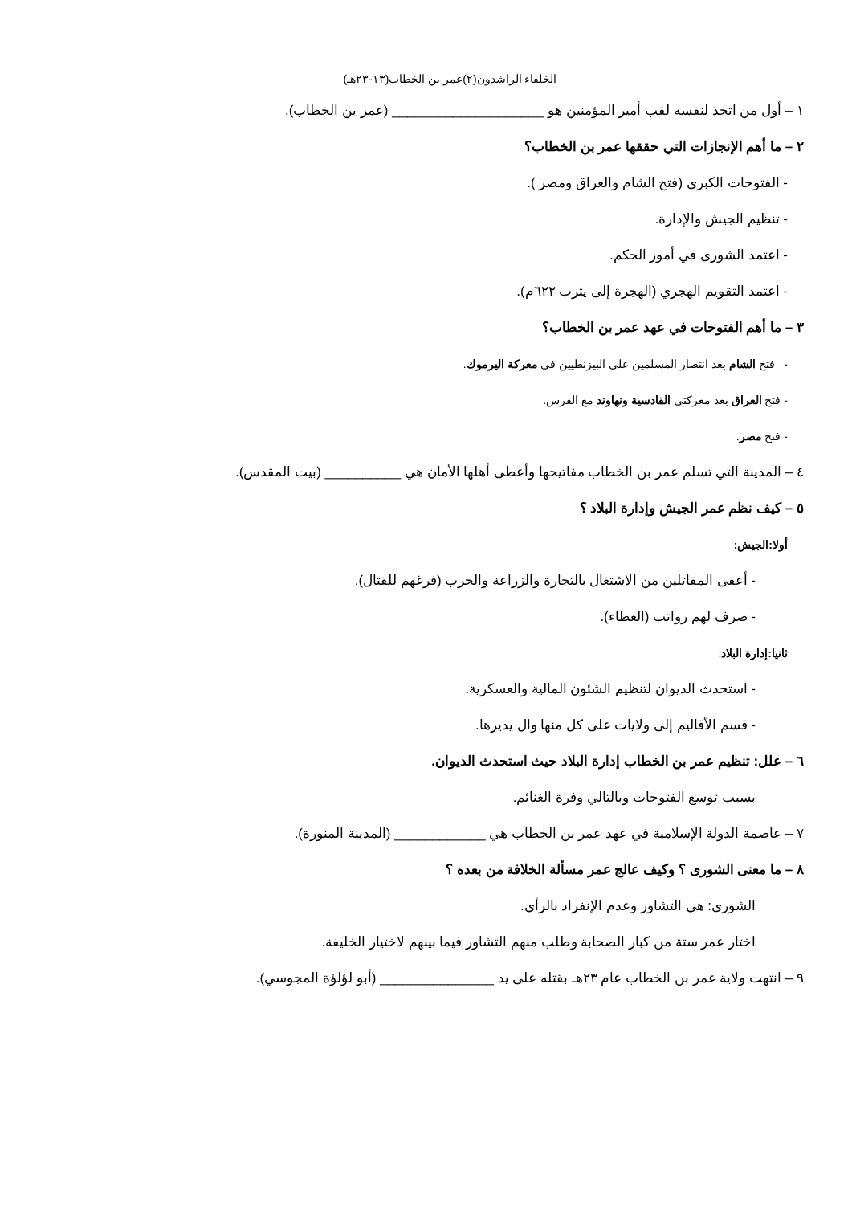الخلفاء الراشدون(٢)عمر بن الخطاب(١٣-٢٣هـ)
١ – أول من اتخذ لنفسه لقب أمير المؤمنين هو ____________________ (عمر بن الخطاب).
٢ – ما أهم الإنجازات التي حققها عمر بن الخطاب؟
- الفتوحات الكبرى (فتح الشام والعراق ومصر ).
- تنظيم الجيش والإدارة.
- اعتمد الشورى في أمور الحكم.
- اعتمد التقويم الهجري (الهجرة إلى يثرب ٦٢٢م).
٣ – ما أهم الفتوحات في عهد عمر بن الخطاب؟
- فتح الشام بعد انتصار المسلمين على البيزنطيين في معركة اليرموك.
- فتح العراق بعد معركتي القادسية ونهاوند مع الفرس.
- فتح مصر.
٤ – المدينة التي تسلم عمر بن الخطاب مفاتيحها وأعطى أهلها الأمان هي __________ (بيت المقدس).
٥ – كيف نظم عمر الجيش وإدارة البلاد ؟
أولا:الجيش:
- أعفى المقاتلين من الاشتغال بالتجارة والزراعة والحرب (فرغهم للقتال).
- صرف لهم رواتب (العطاء).
ثانيا:إدارة البلاد:
- استحدث الديوان لتنظيم الشئون المالية والعسكرية.
- قسم الأقاليم إلى ولايات على كل منها وال يديرها.
٦ – علل: تنظيم عمر بن الخطاب إدارة البلاد حيث استحدث الديوان.
بسبب توسع الفتوحات وبالتالي وفرة الغنائم.
٧ – عاصمة الدولة الإسلامية في عهد عمر بن الخطاب هي ____________ (المدينة المنورة).
٨ – ما معنى الشورى ؟ وكيف عالج عمر مسألة الخلافة من بعده ؟
الشورى: هي التشاور وعدم الإنفراد بالرأي.
اختار عمر ستة من كبار الصحابة وطلب منهم التشاور فيما بينهم لاختيار الخليفة.
٩ – انتهت ولاية عمر بن الخطاب عام ٢٣هـ بقتله على يد _______________ (أبو لؤلؤة المجوسي).